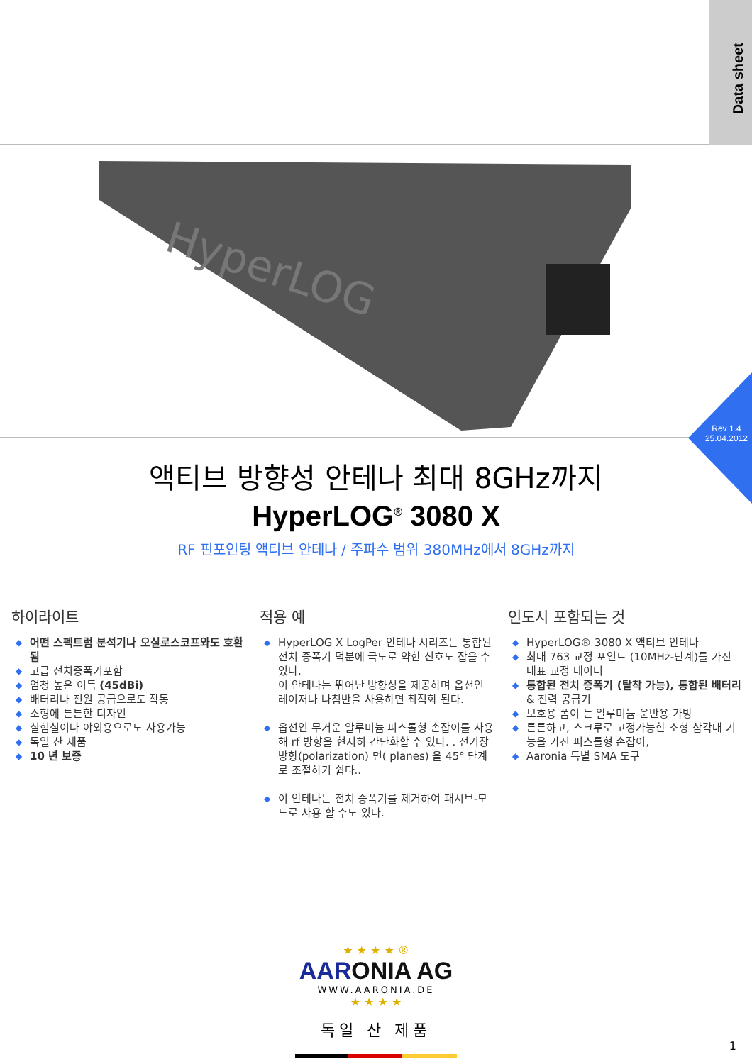Data sheet
HyperLOG
Rev 1.4
25.04.2012
액티브 방향성 안테나 최대 8GHz까지
HyperLOG<sup>®</sup> 3080 X
RF 핀포인팅 액티브 안테나 / 주파수 범위 380MHz에서 8GHz까지
하이라이트
◆ 어떤 스펙트럼 분석기나 오실로스코프와도 호환됨
◆ 고급 전치증폭기포함
◆ 엄청 높은 이득 (45dBi)
◆ 배터리나 전원 공급으로도 작동
◆ 소형에 튼튼한 디자인
◆ 실험실이나 야외용으로도 사용가능
◆ 독일 산 제품
◆ 10 년 보증
적용 예
◆ HyperLOG X LogPer 안테나 시리즈는 통합된 전치 증폭기 덕분에 극도로 약한 신호도 잡을 수 있다.
이 안테나는 뛰어난 방향성을 제공하며 옵션인 레이저나 나침반을 사용하면 최적화 된다.
◆ 옵션인 무거운 알루미늄 피스톨형 손잡이를 사용해 rf 방향을 현저히 간단화할 수 있다. . 전기장 방향(polarization) 면( planes) 을 45° 단계로 조절하기 쉽다..
◆ 이 안테나는 전치 증폭기를 제거하여 패시브-모드로 사용 할 수도 있다.
인도시 포함되는 것
◆ HyperLOG® 3080 X 액티브 안테나
◆ 최대 763 교정 포인트 (10MHz-단계)를 가진 대표 교정 데이터
◆ 통합된 전치 증폭기 (탈착 가능), 통합된 배터리 & 전력 공급기
◆ 보호용 폼이 든 알루미늄 운반용 가방
◆ 튼튼하고, 스크루로 고정가능한 소형 삼각대 기능을 가진 피스톨형 손잡이,
◆ Aaronia 특별 SMA 도구
★ ★ ★ ★ ®
AARONIA AG
WWW.AARONIA.DE
★ ★ ★ ★
독일 산 제품
1